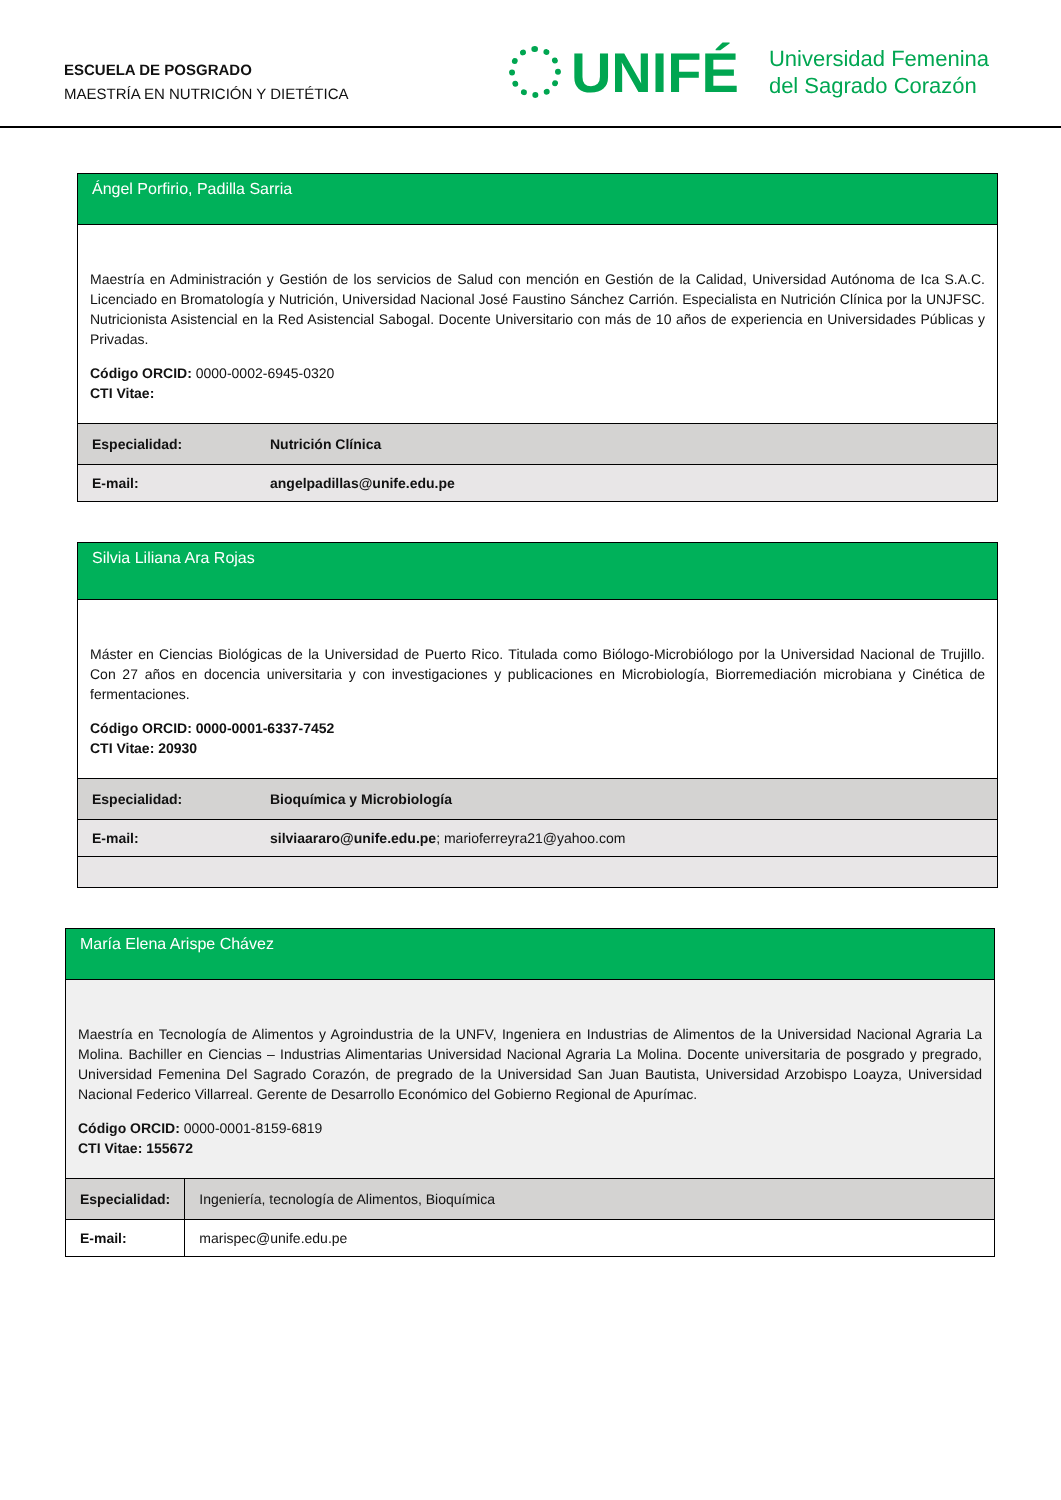ESCUELA DE POSGRADO
MAESTRÍA EN NUTRICIÓN Y DIETÉTICA
UNIFÉ Universidad Femenina
del Sagrado Corazón
| Ángel Porfirio, Padilla Sarria | |
| Maestría en Administración y Gestión de los servicios de Salud con mención en Gestión de la Calidad, Universidad Autónoma de Ica S.A.C. Licenciado en Bromatología y Nutrición, Universidad Nacional José Faustino Sánchez Carrión. Especialista en Nutrición Clínica por la UNJFSC. Nutricionista Asistencial en la Red Asistencial Sabogal. Docente Universitario con más de 10 años de experiencia en Universidades Públicas y Privadas. Código ORCID: 0000-0002-6945-0320 CTI Vitae: | |
| Especialidad: | Nutrición Clínica |
| E-mail: | angelpadillas@unife.edu.pe |
| Silvia Liliana Ara Rojas | |
| Máster en Ciencias Biológicas de la Universidad de Puerto Rico. Titulada como Biólogo-Microbiólogo por la Universidad Nacional de Trujillo. Con 27 años en docencia universitaria y con investigaciones y publicaciones en Microbiología, Biorremediación microbiana y Cinética de fermentaciones. Código ORCID: 0000-0001-6337-7452 CTI Vitae: 20930 | |
| Especialidad: | Bioquímica y Microbiología |
| E-mail: | silviaararo@unife.edu.pe ; marioferreyra21@yahoo.com |
| María Elena Arispe Chávez | |
| Maestría en Tecnología de Alimentos y Agroindustria de la UNFV, Ingeniera en Industrias de Alimentos de la Universidad Nacional Agraria La Molina. Bachiller en Ciencias – Industrias Alimentarias Universidad Nacional Agraria La Molina. Docente universitaria de posgrado y pregrado, Universidad Femenina Del Sagrado Corazón, de pregrado de la Universidad San Juan Bautista, Universidad Arzobispo Loayza, Universidad Nacional Federico Villarreal. Gerente de Desarrollo Económico del Gobierno Regional de Apurímac. Código ORCID: 0000-0001-8159-6819 CTI Vitae: 155672 | |
| Especialidad: | Ingeniería, tecnología de Alimentos, Bioquímica |
| E-mail: | marispec@unife.edu.pe |